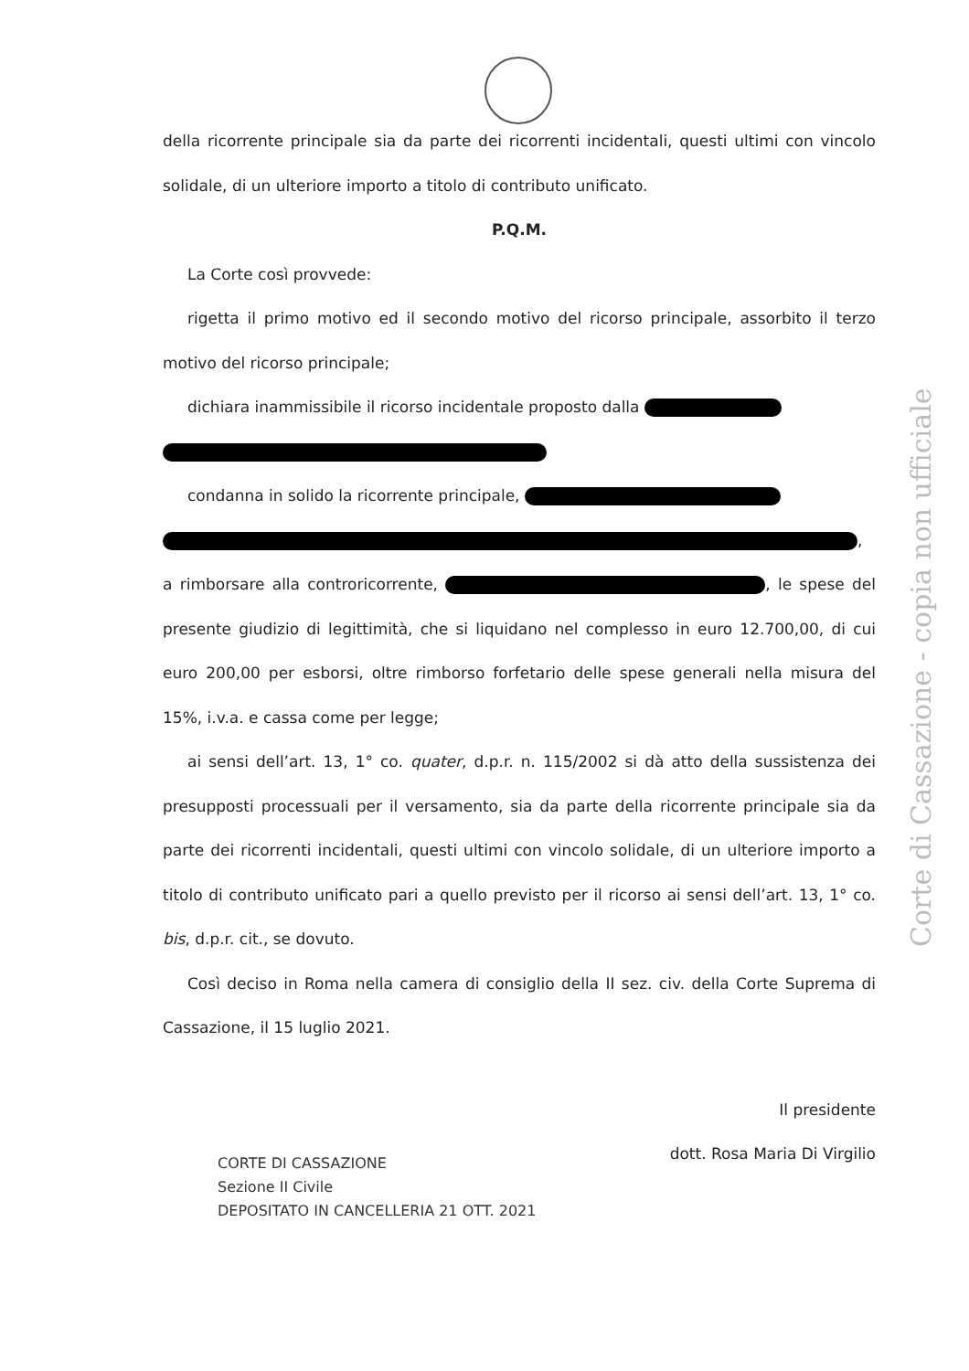della ricorrente principale sia da parte dei ricorrenti incidentali, questi ultimi con vincolo solidale, di un ulteriore importo a titolo di contributo unificato.
P.Q.M.
La Corte così provvede:
rigetta il primo motivo ed il secondo motivo del ricorso principale, assorbito il terzo motivo del ricorso principale;
dichiara inammissibile il ricorso incidentale proposto dalla
condanna in solido la ricorrente principale,
, a rimborsare alla controricorrente, , le spese del presente giudizio di legittimità, che si liquidano nel complesso in euro 12.700,00, di cui euro 200,00 per esborsi, oltre rimborso forfetario delle spese generali nella misura del 15%, i.v.a. e cassa come per legge;
ai sensi dell’art. 13, 1° co. quater, d.p.r. n. 115/2002 si dà atto della sussistenza dei presupposti processuali per il versamento, sia da parte della ricorrente principale sia da parte dei ricorrenti incidentali, questi ultimi con vincolo solidale, di un ulteriore importo a titolo di contributo unificato pari a quello previsto per il ricorso ai sensi dell’art. 13, 1° co. bis, d.p.r. cit., se dovuto.
Così deciso in Roma nella camera di consiglio della II sez. civ. della Corte Suprema di Cassazione, il 15 luglio 2021.
Il presidente
dott. Rosa Maria Di Virgilio
CORTE DI CASSAZIONE
Sezione II Civile
DEPOSITATO IN CANCELLERIA 21 OTT. 2021
Corte di Cassazione - copia non ufficiale